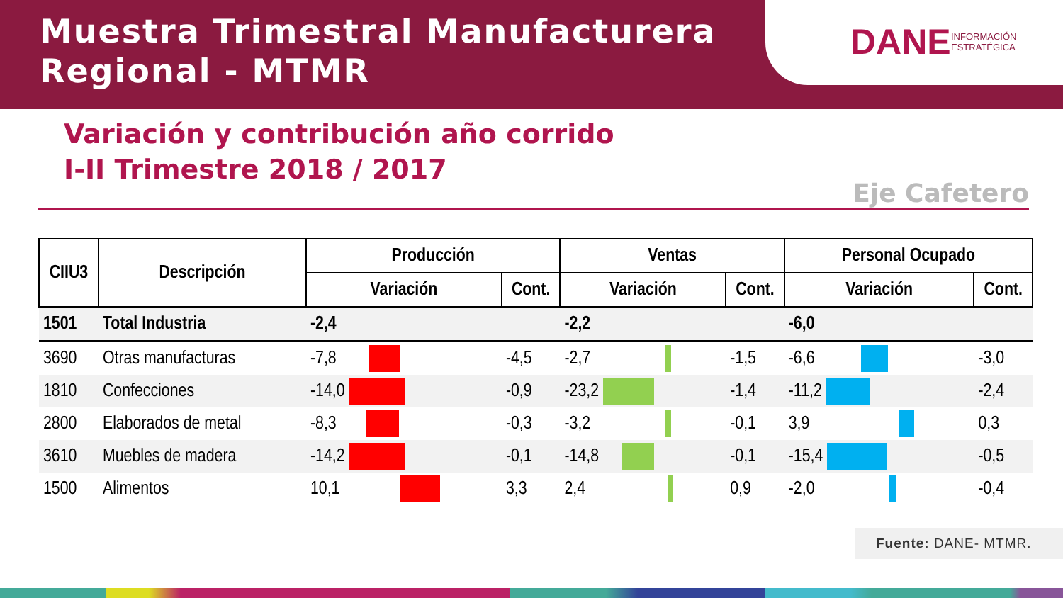Muestra Trimestral Manufacturera
Regional - MTMR
DANE INFORMACIÓN
ESTRATÉGICA
Variación y contribución año corrido
I-II Trimestre 2018 / 2017
Eje Cafetero
| CIIU3 | Descripción | Producción | | Ventas | | Personal Ocupado | |
| --- | --- | --- | --- | --- | --- | --- | --- |
| | | Variación | Cont. | Variación | Cont. | Variación | Cont. |
| 1501 | Total Industria | -2,4 | | -2,2 | | -6,0 | |
| 3690 | Otras manufacturas | -7,8 | -4,5 | -2,7 | -1,5 | -6,6 | -3,0 |
| 1810 | Confecciones | -14,0 | -0,9 | -23,2 | -1,4 | -11,2 | -2,4 |
| 2800 | Elaborados de metal | -8,3 | -0,3 | -3,2 | -0,1 | 3,9 | 0,3 |
| 3610 | Muebles de madera | -14,2 | -0,1 | -14,8 | -0,1 | -15,4 | -0,5 |
| 1500 | Alimentos | 10,1 | 3,3 | 2,4 | 0,9 | -2,0 | -0,4 |
Fuente: DANE- MTMR.